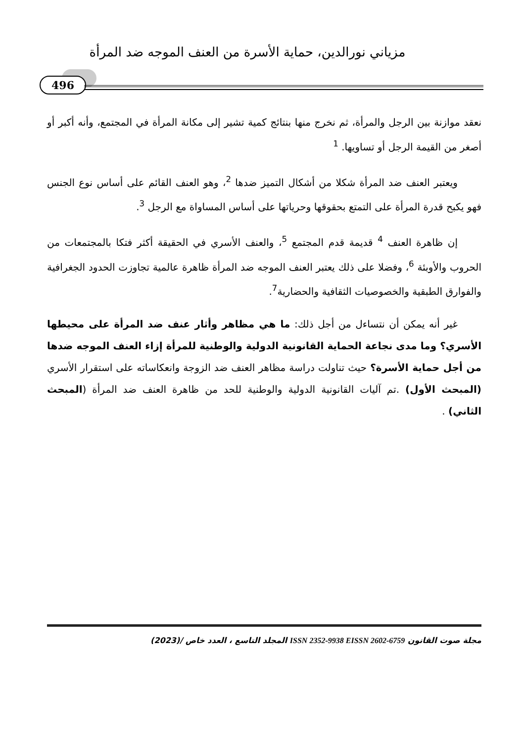مزياني نورالدين، حماية الأسرة من العنف الموجه ضد المرأة
496
نعقد موازنة بين الرجل والمرأة، ثم نخرج منها بنتائج كمية تشير إلى مكانة المرأة في المجتمع، وأنه أكبر أو أصغر من القيمة الرجل أو تساويها. <sup>1</sup>
ويعتبر العنف ضد المرأة شكلا من أشكال التميز ضدها <sup>2</sup>، وهو العنف القائم على أساس نوع الجنس فهو يكبح قدرة المرأة على التمتع بحقوقها وحرياتها على أساس المساواة مع الرجل <sup>3</sup>.
إن ظاهرة العنف <sup>4</sup> قديمة قدم المجتمع <sup>5</sup>، والعنف الأسري في الحقيقة أكثر فتكا بالمجتمعات من الحروب والأوبئة <sup>6</sup>، وفضلا على ذلك يعتبر العنف الموجه ضد المرأة ظاهرة عالمية تجاوزت الحدود الجغرافية والفوارق الطبقية والخصوصيات الثقافية والحضارية<sup>7</sup>.
غير أنه يمكن أن نتساءل من أجل ذلك: ما هي مظاهر وأثار عنف ضد المرأة على محيطها الأسري؟ وما مدى نجاعة الحماية القانونية الدولية والوطنية للمرأة إزاء العنف الموجه ضدها من أجل حماية الأسرة؟ حيث تناولت دراسة مظاهر العنف ضد الزوجة وانعكاساته على استقرار الأسري (المبحث الأول) .تم آليات القانونية الدولية والوطنية للحد من ظاهرة العنف ضد المرأة (المبحث الثاني) .
مجلة صوت القانون ISSN 2352-9938 EISSN 2602-6759 المجلد التاسع ، العدد خاص /(2023)